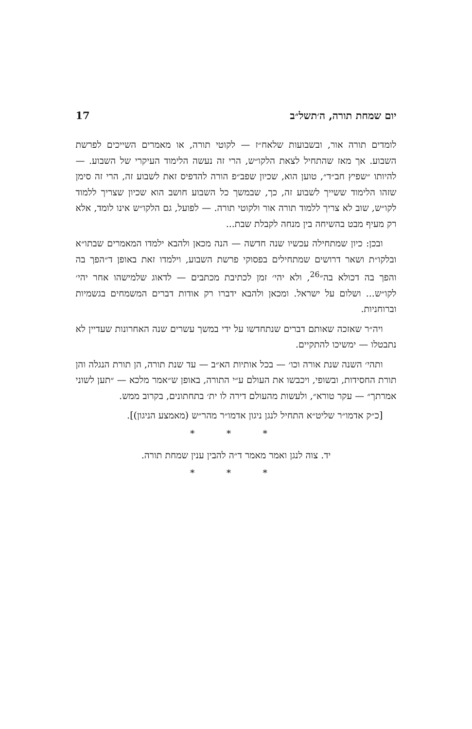יום שמחת תורה, ה׳תשל״ב 17
לומדים תורה אור, ובשבועות שלאח״ז — לקוטי תורה, או מאמרים השייכים לפרשת השבוע. אך מאז שהתחיל לצאת הלקו״ש, הרי זה נעשה הלימוד העיקרי של השבוע. — להיותו ״שפיץ חב״ד״, טוען הוא, שכיון שפב״פ הורה להדפיס זאת לשבוע זה, הרי זה סימן שזהו הלימוד ששייך לשבוע זה, כך, שבמשך כל השבוע חושב הוא שכיון שצריך ללמוד לקו״ש, שוב לא צריך ללמוד תורה אור ולקוטי תורה. — לפועל, גם הלקו״ש אינו לומד, אלא רק מעיף מבט בהשיחה בין מנחה לקבלת שבת...
ובכן: כיון שמתחילה עכשיו שנה חדשה — הנה מכאן ולהבא ילמדו המאמרים שבתו״א ובלקו״ת ושאר דרושים שמתחילים בפסוקי פרשת השבוע, וילמדו זאת באופן ד״הפך בה והפך בה דכולא בה״<sup>26</sup>, ולא יהי׳ זמן לכתיבת מכתבים — לדאוג שלמישהו אחר יהי׳ לקו״ש... ושלום על ישראל. ומכאן ולהבא ידברו רק אודות דברים המשמחים בגשמיות וברוחניות.
ויה״ר שאזכה שאותם דברים שנתחדשו על ידי במשך עשרים שנה האחרונות שעדיין לא נתבטלו — ימשיכו להתקיים.
ותהי׳ השנה שנת אורה וכו׳ — בכל אותיות הא״ב — עד שנת תורה, הן תורת הנגלה והן תורת החסידות, ובשופי, ויכבשו את העולם ע״י התורה, באופן ש״אמר מלכא — ״תען לשוני אמרתך״ — עקר טורא״, ולעשות מהעולם דירה לו ית׳ בתחתונים, בקרוב ממש.
[כ״ק אדמו״ר שליט״א התחיל לנגן ניגון אדמו״ר מהר״ש (מאמצע הניגון)].
* * *
יד. צוה לנגן ואמר מאמר ד״ה להבין ענין שמחת תורה.
* * *